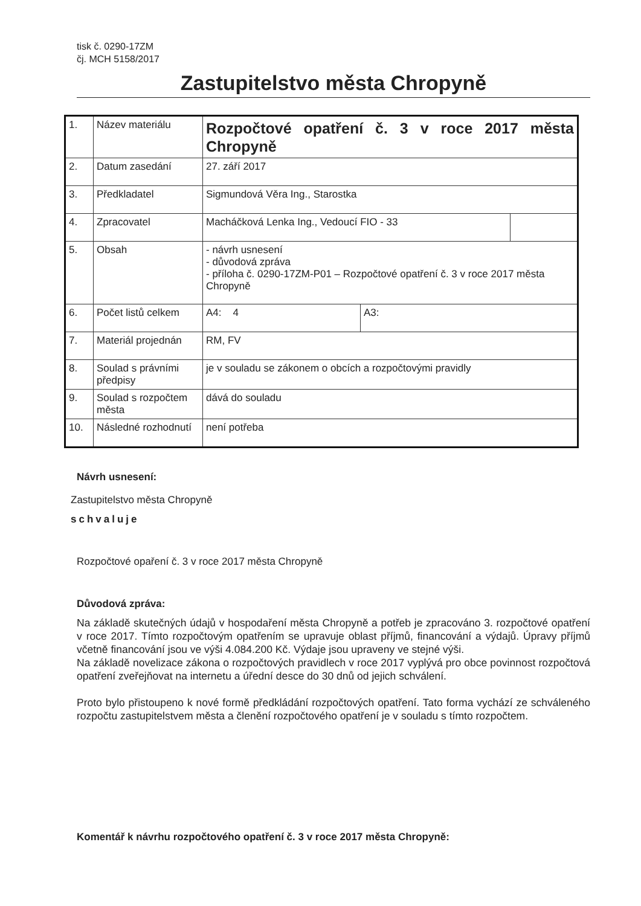tisk č. 0290-17ZM
čj. MCH 5158/2017
Zastupitelstvo města Chropyně
| 1. | Název materiálu | Rozpočtové opatření č. 3 v roce 2017 města Chropyně | | |
| 2. | Datum zasedání | 27. září 2017 | | |
| 3. | Předkladatel | Sigmundová Věra Ing., Starostka | | |
| 4. | Zpracovatel | Macháčková Lenka Ing., Vedoucí FIO - 33 | | |
| 5. | Obsah | - návrh usnesení - důvodová zpráva - příloha č. 0290-17ZM-P01 – Rozpočtové opatření č. 3 v roce 2017 města Chropyně | | |
| 6. | Počet listů celkem | A4: 4 | A3: | |
| 7. | Materiál projednán | RM, FV | | |
| 8. | Soulad s právními předpisy | je v souladu se zákonem o obcích a rozpočtovými pravidly | | |
| 9. | Soulad s rozpočtem města | dává do souladu | | |
| 10. | Následné rozhodnutí | není potřeba | | |
Návrh usnesení:
Zastupitelstvo města Chropyně
schvaluje
Rozpočtové opaření č. 3 v roce 2017 města Chropyně
Důvodová zpráva:
Na základě skutečných údajů v hospodaření města Chropyně a potřeb je zpracováno 3. rozpočtové opatření v roce 2017. Tímto rozpočtovým opatřením se upravuje oblast příjmů, financování a výdajů. Úpravy příjmů včetně financování jsou ve výši 4.084.200 Kč. Výdaje jsou upraveny ve stejné výši.
Na základě novelizace zákona o rozpočtových pravidlech v roce 2017 vyplývá pro obce povinnost rozpočtová opatření zveřejňovat na internetu a úřední desce do 30 dnů od jejich schválení.
Proto bylo přistoupeno k nové formě předkládání rozpočtových opatření. Tato forma vychází ze schváleného rozpočtu zastupitelstvem města a členění rozpočtového opatření je v souladu s tímto rozpočtem.
Komentář k návrhu rozpočtového opatření č. 3 v roce 2017 města Chropyně: